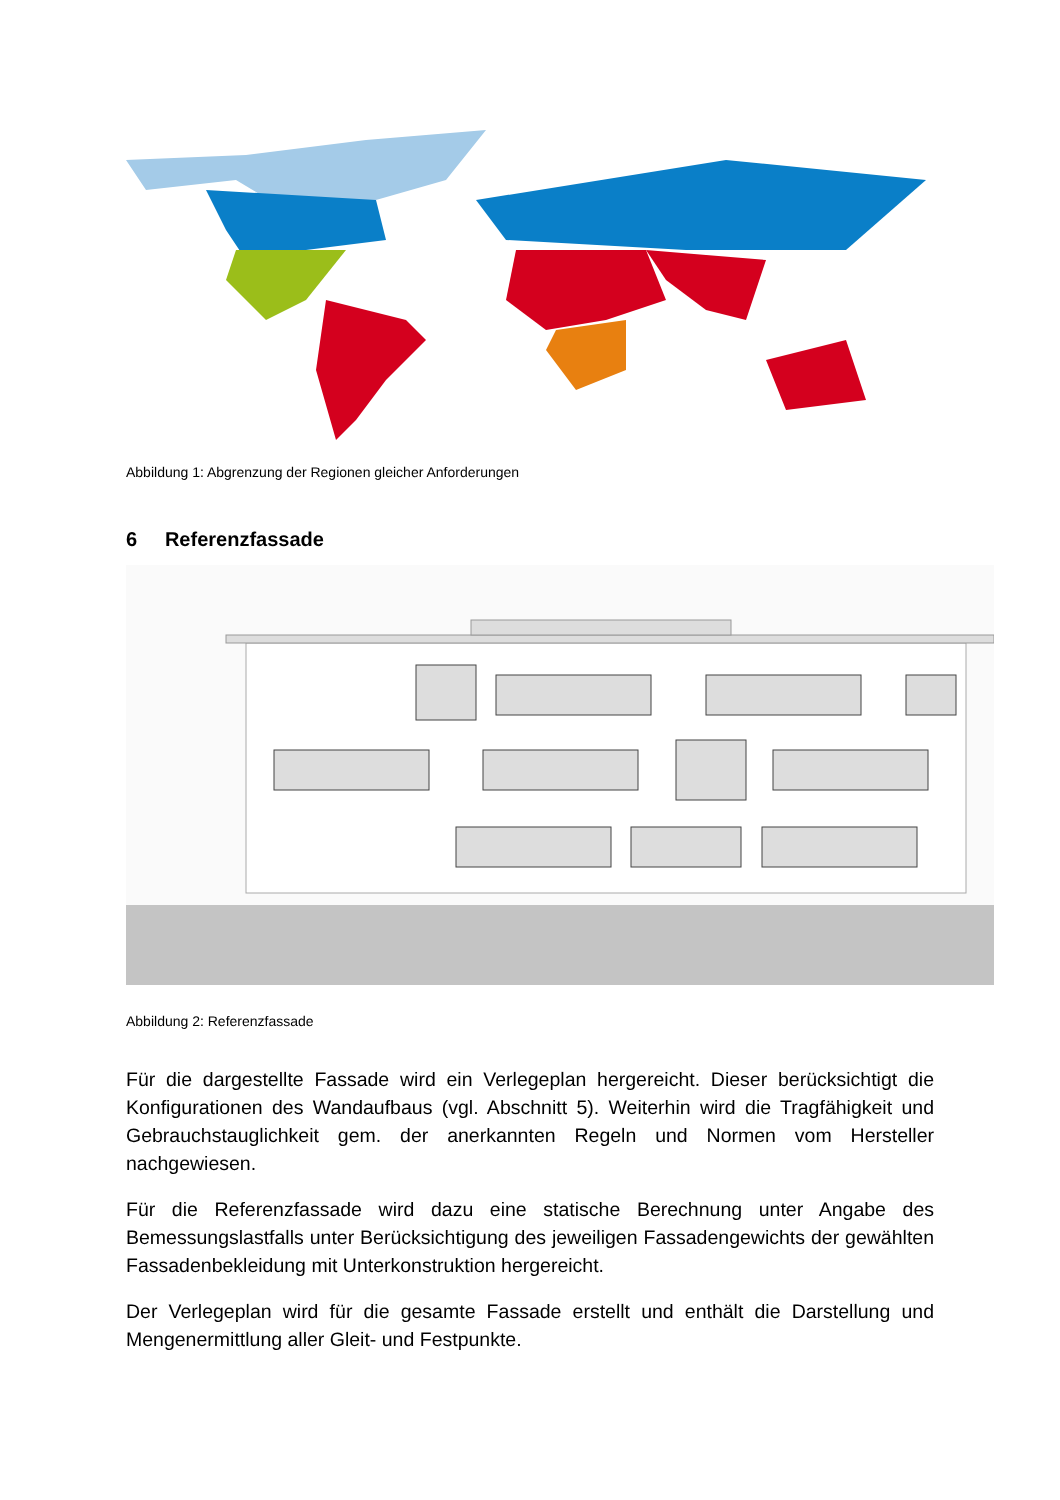Abbildung 1: Abgrenzung der Regionen gleicher Anforderungen
6 Referenzfassade
Abbildung 2: Referenzfassade
Für die dargestellte Fassade wird ein Verlegeplan hergereicht. Dieser berücksichtigt die Konfigurationen des Wandaufbaus (vgl. Abschnitt 5). Weiterhin wird die Tragfähigkeit und Gebrauchstauglichkeit gem. der anerkannten Regeln und Normen vom Hersteller nachgewiesen.
Für die Referenzfassade wird dazu eine statische Berechnung unter Angabe des Bemessungslastfalls unter Berücksichtigung des jeweiligen Fassadengewichts der gewählten Fassadenbekleidung mit Unterkonstruktion hergereicht.
Der Verlegeplan wird für die gesamte Fassade erstellt und enthält die Darstellung und Mengenermittlung aller Gleit- und Festpunkte.